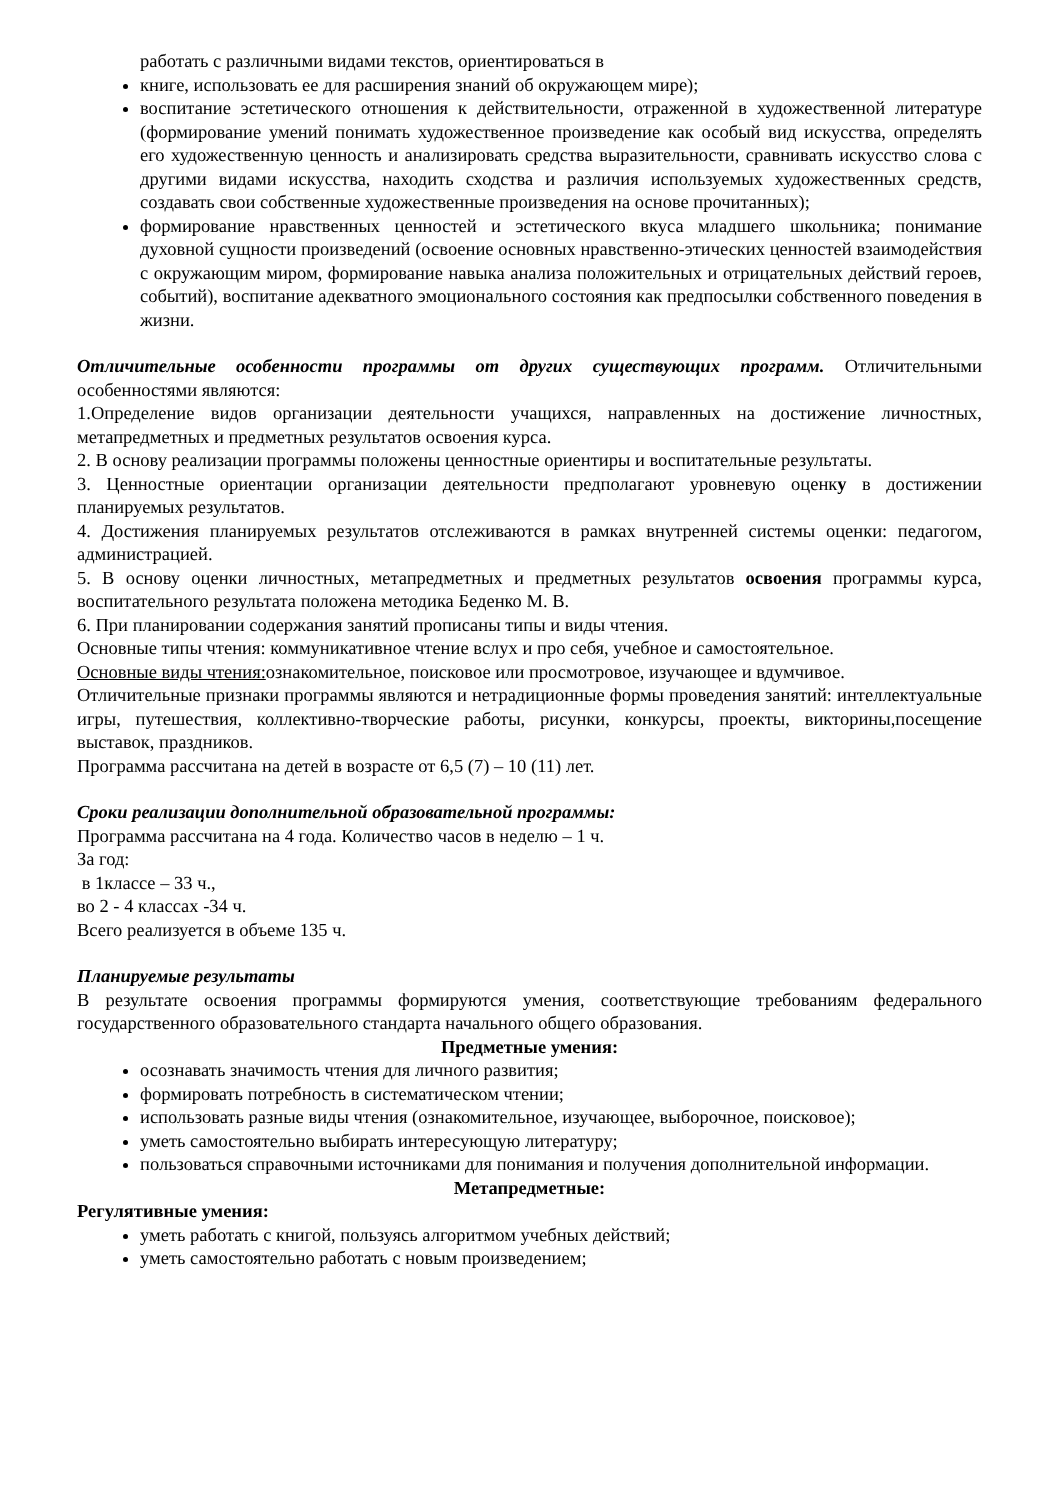работать с различными видами текстов, ориентироваться в
книге, использовать ее для расширения знаний об окружающем мире);
воспитание эстетического отношения к действительности, отраженной в художественной литературе (формирование умений понимать художественное произведение как особый вид искусства, определять его художественную ценность и анализировать средства выразительности, сравнивать искусство слова с другими видами искусства, находить сходства и различия используемых художественных средств, создавать свои собственные художественные произведения на основе прочитанных);
формирование нравственных ценностей и эстетического вкуса младшего школьника; понимание духовной сущности произведений (освоение основных нравственно-этических ценностей взаимодействия с окружающим миром, формирование навыка анализа положительных и отрицательных действий героев, событий), воспитание адекватного эмоционального состояния как предпосылки собственного поведения в жизни.
Отличительные особенности программы от других существующих программ. Отличительными особенностями являются:
1.Определение видов организации деятельности учащихся, направленных на достижение личностных, метапредметных и предметных результатов освоения курса.
2. В основу реализации программы положены ценностные ориентиры и воспитательные результаты.
3. Ценностные ориентации организации деятельности предполагают уровневую оценку в достижении планируемых результатов.
4. Достижения планируемых результатов отслеживаются в рамках внутренней системы оценки: педагогом, администрацией.
5. В основу оценки личностных, метапредметных и предметных результатов освоения программы курса, воспитательного результата положена методика Беденко М. В.
6. При планировании содержания занятий прописаны типы и виды чтения.
Основные типы чтения: коммуникативное чтение вслух и про себя, учебное и самостоятельное.
Основные виды чтения: ознакомительное, поисковое или просмотровое, изучающее и вдумчивое.
Отличительные признаки программы являются и нетрадиционные формы проведения занятий: интеллектуальные игры, путешествия, коллективно-творческие работы, рисунки, конкурсы, проекты, викторины,посещение выставок, праздников.
Программа рассчитана на детей в возрасте от 6,5 (7) – 10 (11) лет.
Сроки реализации дополнительной образовательной программы:
Программа рассчитана на 4 года. Количество часов в неделю – 1 ч.
За год:
в 1классе – 33 ч.,
во 2 - 4 классах -34 ч.
Всего реализуется в объеме 135 ч.
Планируемые результаты
В результате освоения программы формируются умения, соответствующие требованиям федерального государственного образовательного стандарта начального общего образования.
Предметные умения:
осознавать значимость чтения для личного развития;
формировать потребность в систематическом чтении;
использовать разные виды чтения (ознакомительное, изучающее, выборочное, поисковое);
уметь самостоятельно выбирать интересующую литературу;
пользоваться справочными источниками для понимания и получения дополнительной информации.
Метапредметные:
Регулятивные умения:
уметь работать с книгой, пользуясь алгоритмом учебных действий;
уметь самостоятельно работать с новым произведением;